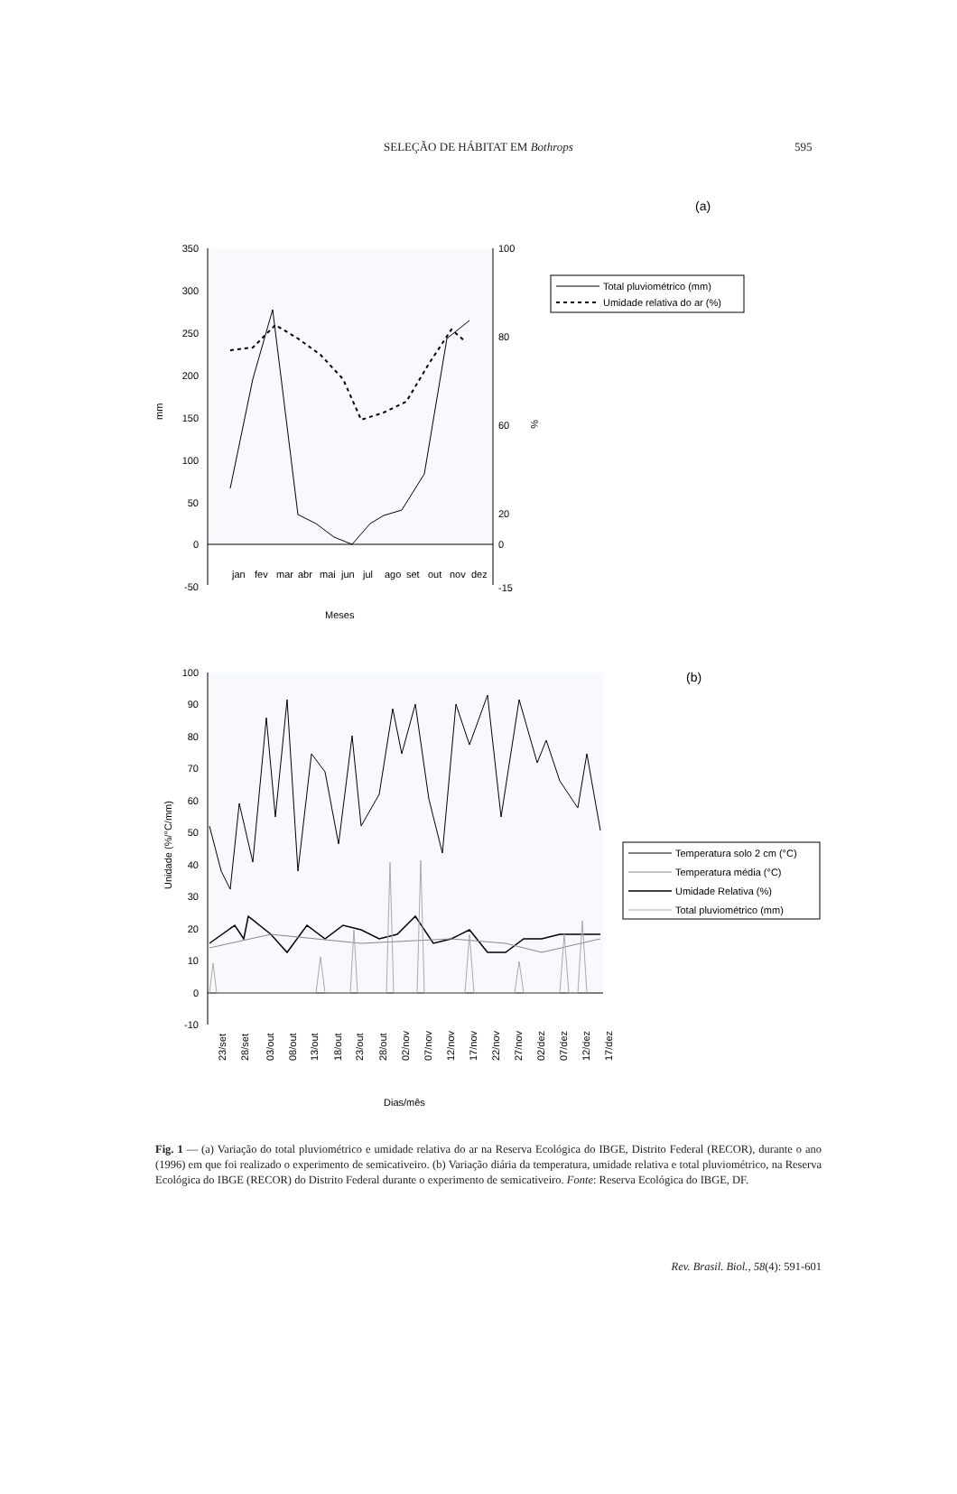SELEÇÃO DE HÁBITAT EM Bothrops 595
(a)
350
300
250
200
150
100
50
0
-50
100
80
60
20
0
-15
mm
%
jan
fev
mar
abr
mai
jun
jul
ago
set
out
nov
dez
Meses
Total pluviométrico (mm)
Umidade relativa do ar (%)
(b)
100
90
80
70
60
50
40
30
20
10
0
-10
Unidade (%/°C/mm)
23/set
28/set
03/out
08/out
13/out
18/out
23/out
28/out
02/nov
07/nov
12/nov
17/nov
22/nov
27/nov
02/dez
07/dez
12/dez
17/dez
Dias/mês
Temperatura solo 2 cm (°C)
Temperatura média (°C)
Umidade Relativa (%)
Total pluviométrico (mm)
Fig. 1 — (a) Variação do total pluviométrico e umidade relativa do ar na Reserva Ecológica do IBGE, Distrito Federal (RECOR), durante o ano (1996) em que foi realizado o experimento de semicativeiro. (b) Variação diária da temperatura, umidade relativa e total pluviométrico, na Reserva Ecológica do IBGE (RECOR) do Distrito Federal durante o experimento de semicativeiro. Fonte: Reserva Ecológica do IBGE, DF.
Rev. Brasil. Biol., 58(4): 591-601